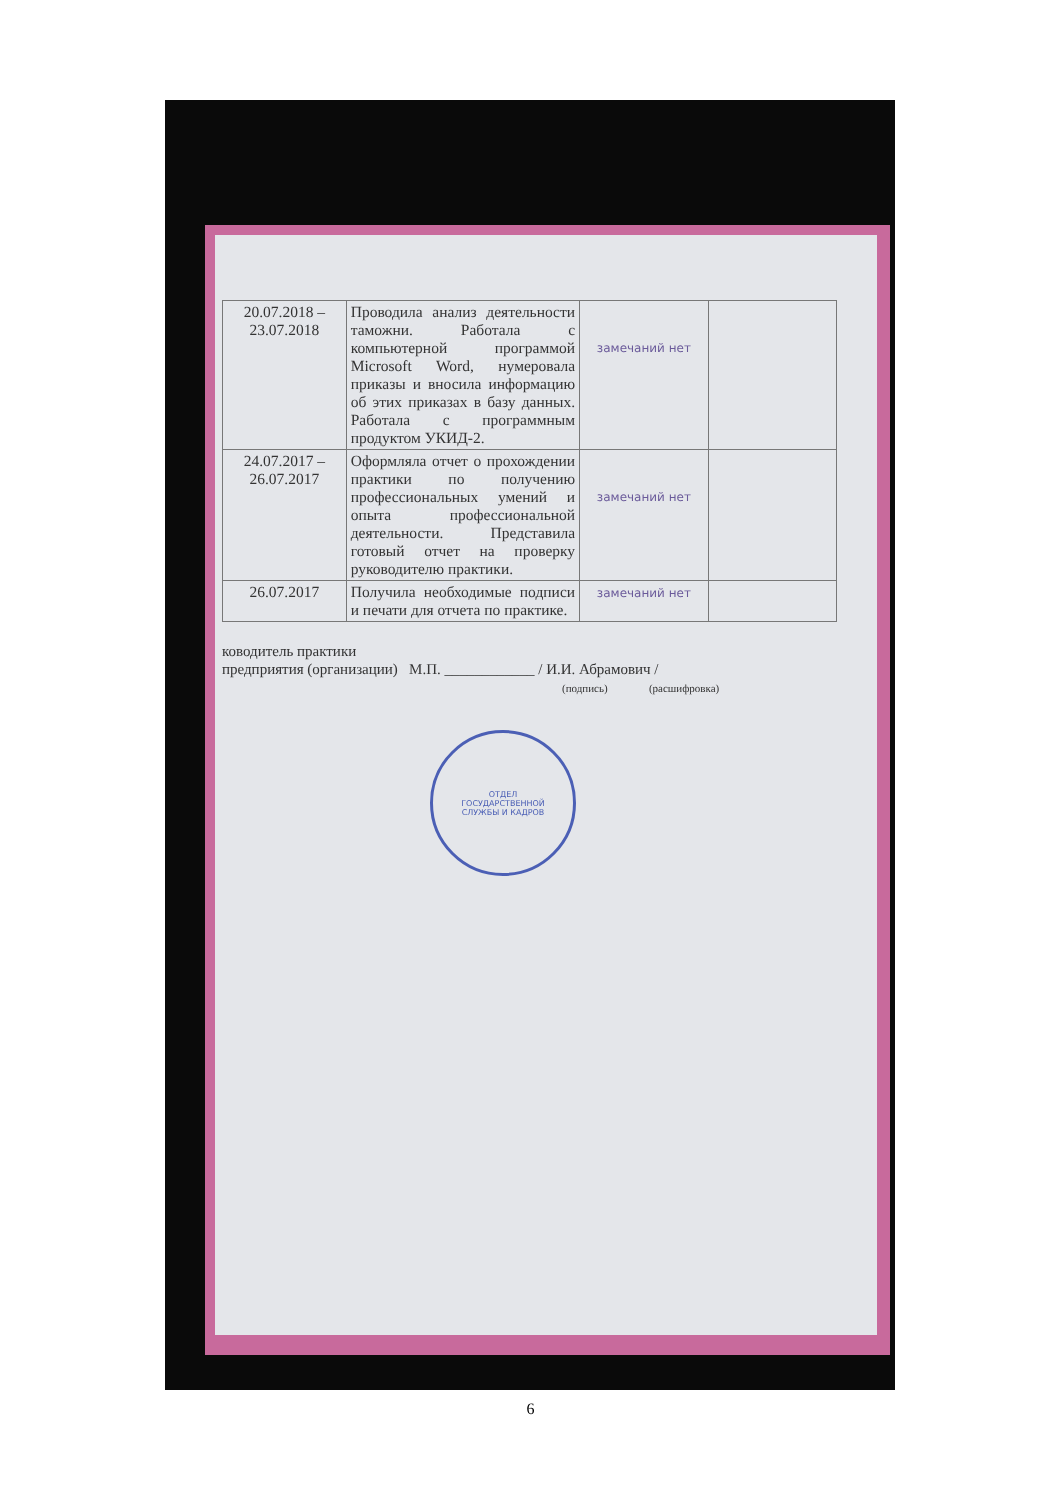ОТДЕЛ
ГОСУДАРСТВЕННОЙ
СЛУЖБЫ И КАДРОВ
| 20.07.2018 – 23.07.2018 | Проводила анализ деятельности таможни. Работала с компьютерной программой Microsoft Word, нумеровала приказы и вносила информацию об этих приказах в базу данных. Работала с программным продуктом УКИД-2. | замечаний нет | |
| 24.07.2017 – 26.07.2017 | Оформляла отчет о прохождении практики по получению профессиональных умений и опыта профессиональной деятельности. Представила готовый отчет на проверку руководителю практики. | замечаний нет | |
| 26.07.2017 | Получила необходимые подписи и печати для отчета по практике. | замечаний нет | |
ководитель практики
предприятия (организации) М.П. ____________ / И.И. Абрамович /
(подпись) (расшифровка)
6